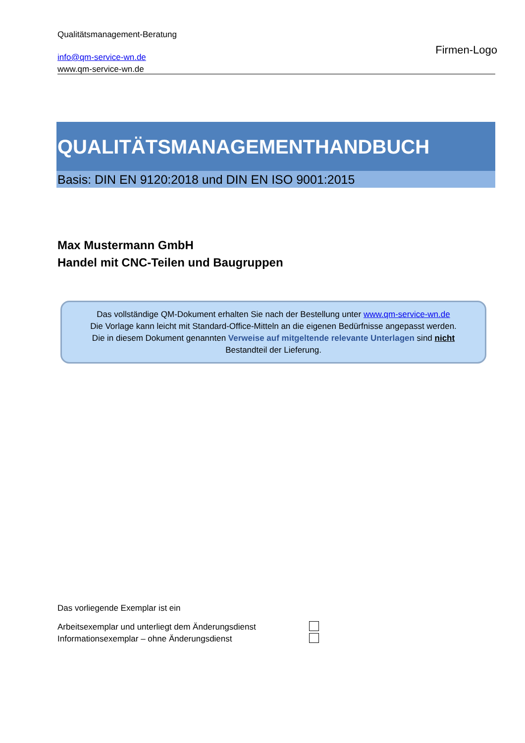Qualitätsmanagement-Beratung
info@qm-service-wn.de
www.qm-service-wn.de
Firmen-Logo
QUALITÄTSMANAGEMENTHANDBUCH
Basis: DIN EN 9120:2018 und DIN EN ISO 9001:2015
Max Mustermann GmbH
Handel mit CNC-Teilen und Baugruppen
Das vollständige QM-Dokument erhalten Sie nach der Bestellung unter www.qm-service-wn.de
Die Vorlage kann leicht mit Standard-Office-Mitteln an die eigenen Bedürfnisse angepasst werden.
Die in diesem Dokument genannten Verweise auf mitgeltende relevante Unterlagen sind nicht
Bestandteil der Lieferung.
Das vorliegende Exemplar ist ein
Arbeitsexemplar und unterliegt dem Änderungsdienst
Informationsexemplar – ohne Änderungsdienst